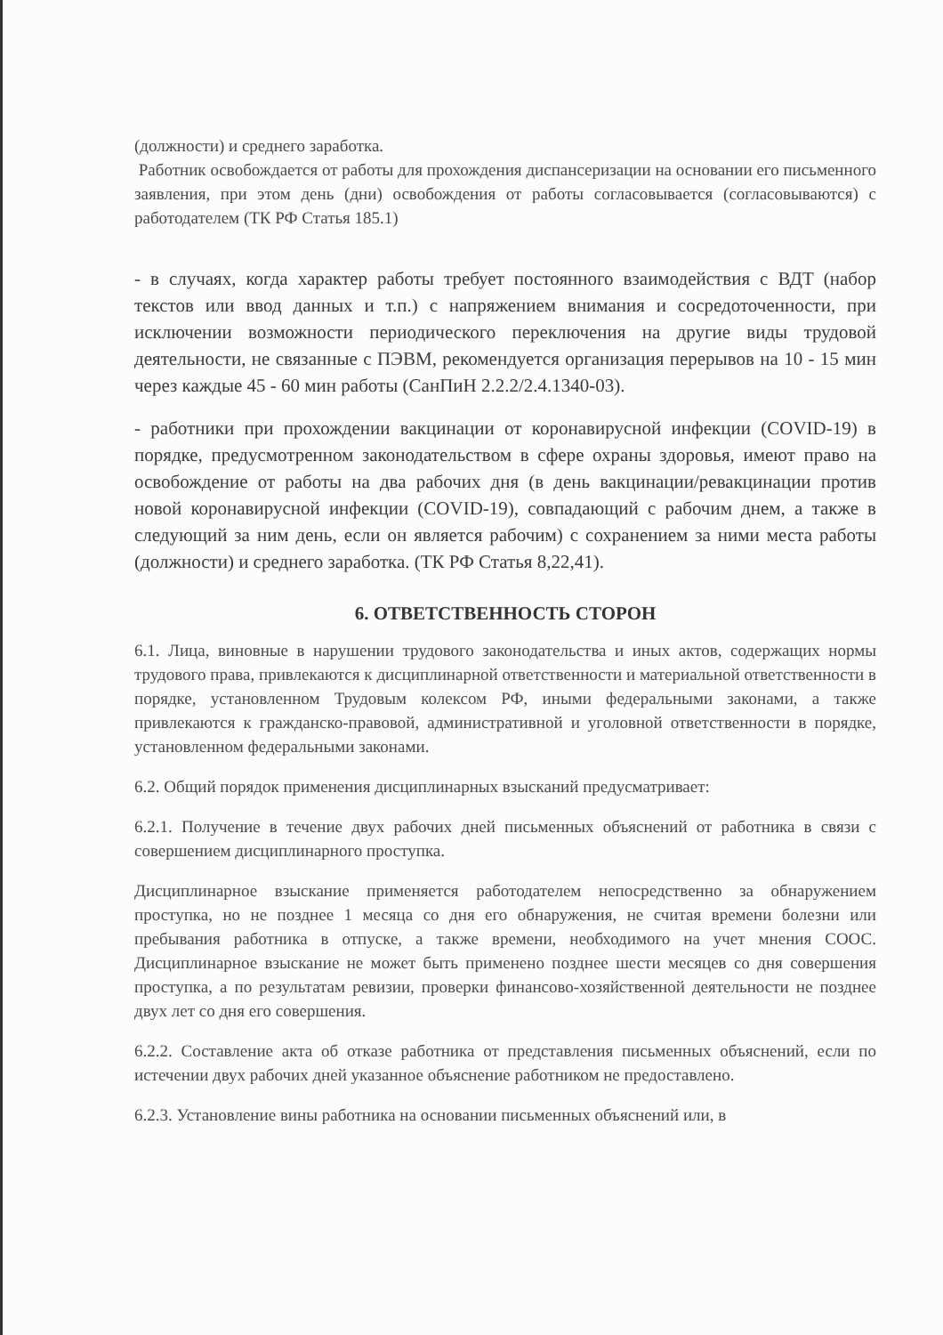(должности) и среднего заработка.
Работник освобождается от работы для прохождения диспансеризации на основании его письменного заявления, при этом день (дни) освобождения от работы согласовывается (согласовываются) с работодателем (ТК РФ Статья 185.1)
- в случаях, когда характер работы требует постоянного взаимодействия с ВДТ (набор текстов или ввод данных и т.п.) с напряжением внимания и сосредоточенности, при исключении возможности периодического переключения на другие виды трудовой деятельности, не связанные с ПЭВМ, рекомендуется организация перерывов на 10 - 15 мин через каждые 45 - 60 мин работы (СанПиН 2.2.2/2.4.1340-03).
- работники при прохождении вакцинации от коронавирусной инфекции (COVID-19) в порядке, предусмотренном законодательством в сфере охраны здоровья, имеют право на освобождение от работы на два рабочих дня (в день вакцинации/ревакцинации против новой коронавирусной инфекции (COVID-19), совпадающий с рабочим днем, а также в следующий за ним день, если он является рабочим) с сохранением за ними места работы (должности) и среднего заработка. (ТК РФ Статья 8,22,41).
6. ОТВЕТСТВЕННОСТЬ СТОРОН
6.1. Лица, виновные в нарушении трудового законодательства и иных актов, содержащих нормы трудового права, привлекаются к дисциплинарной ответственности и материальной ответственности в порядке, установленном Трудовым колексом РФ, иными федеральными законами, а также привлекаются к гражданско-правовой, административной и уголовной ответственности в порядке, установленном федеральными законами.
6.2. Общий порядок применения дисциплинарных взысканий предусматривает:
6.2.1. Получение в течение двух рабочих дней письменных объяснений от работника в связи с совершением дисциплинарного проступка.
Дисциплинарное взыскание применяется работодателем непосредственно за обнаружением проступка, но не позднее 1 месяца со дня его обнаружения, не считая времени болезни или пребывания работника в отпуске, а также времени, необходимого на учет мнения СООС. Дисциплинарное взыскание не может быть применено позднее шести месяцев со дня совершения проступка, а по результатам ревизии, проверки финансово-хозяйственной деятельности не позднее двух лет со дня его совершения.
6.2.2. Составление акта об отказе работника от представления письменных объяснений, если по истечении двух рабочих дней указанное объяснение работником не предоставлено.
6.2.3. Установление вины работника на основании письменных объяснений или, в